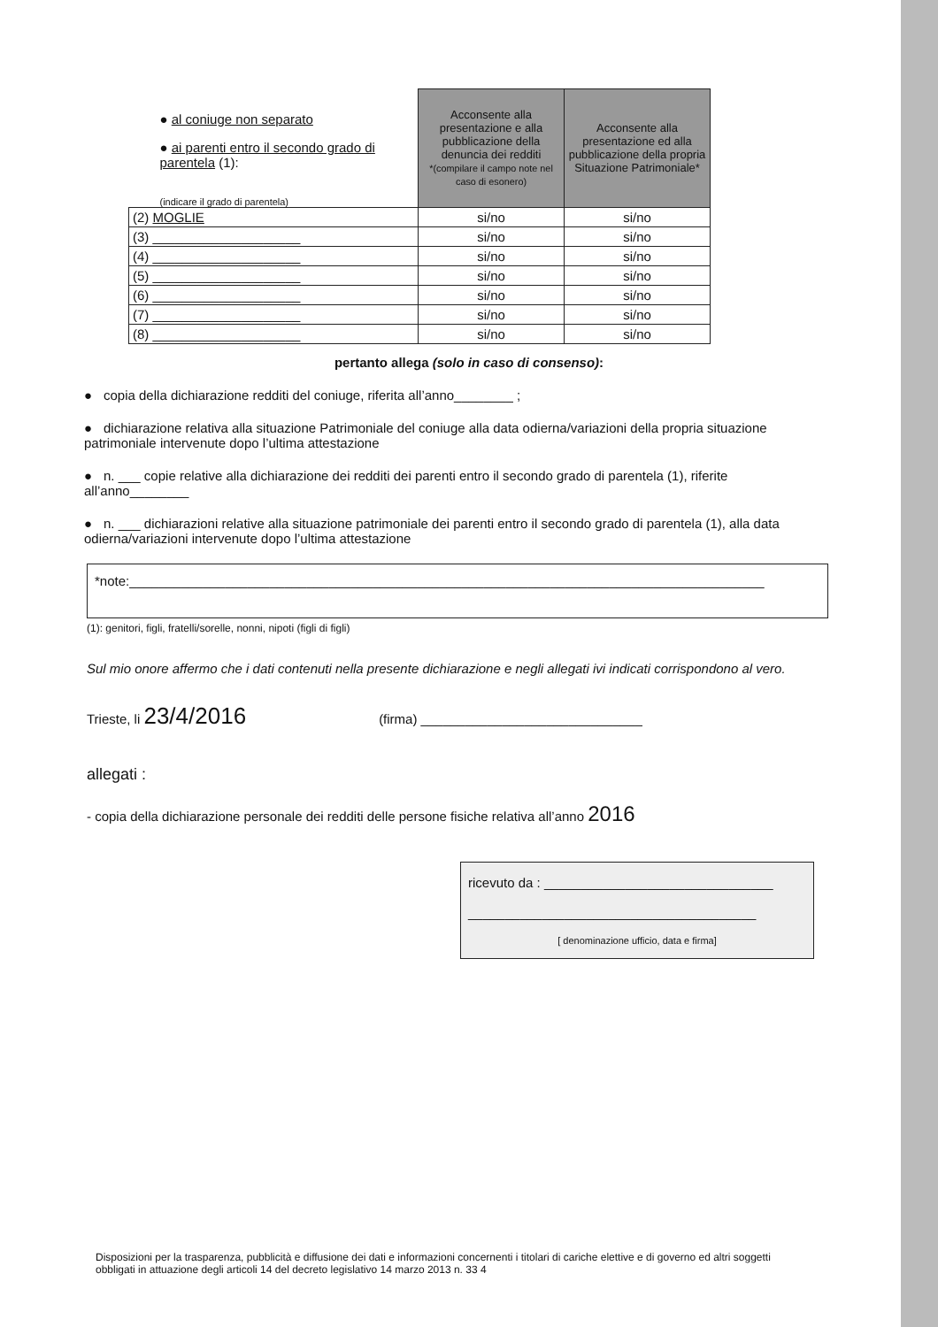| ● al coniuge non separato ● ai parenti entro il secondo grado di parentela (1): (indicare il grado di parentela) | Acconsente alla presentazione e alla pubblicazione della denuncia dei redditi *(compilare il campo note nel caso di esonero) | Acconsente alla presentazione ed alla pubblicazione della propria Situazione Patrimoniale* |
| (2) MOGLIE | si/no | si/no |
| (3) ____________________ | si/no | si/no |
| (4) ____________________ | si/no | si/no |
| (5) ____________________ | si/no | si/no |
| (6) ____________________ | si/no | si/no |
| (7) ____________________ | si/no | si/no |
| (8) ____________________ | si/no | si/no |
pertanto allega (solo in caso di consenso):
● copia della dichiarazione redditi del coniuge, riferita all’anno________ ;
● dichiarazione relativa alla situazione Patrimoniale del coniuge alla data odierna/variazioni della propria situazione patrimoniale intervenute dopo l’ultima attestazione
● n. ___ copie relative alla dichiarazione dei redditi dei parenti entro il secondo grado di parentela (1), riferite all’anno________
● n. ___ dichiarazioni relative alla situazione patrimoniale dei parenti entro il secondo grado di parentela (1), alla data odierna/variazioni intervenute dopo l’ultima attestazione
*note:______________________________________________________________________________________
(1): genitori, figli, fratelli/sorelle, nonni, nipoti (figli di figli)
Sul mio onore affermo che i dati contenuti nella presente dichiarazione e negli allegati ivi indicati corrispondono al vero.
Trieste, li 23/4/2016 (firma) ______________________________
allegati :
- copia della dichiarazione personale dei redditi delle persone fisiche relativa all’anno 2016
ricevuto da : _______________________________
_______________________________________
[ denominazione ufficio, data e firma]
Disposizioni per la trasparenza, pubblicità e diffusione dei dati e informazioni concernenti i titolari di cariche elettive e di governo ed altri soggetti obbligati in attuazione degli articoli 14 del decreto legislativo 14 marzo 2013 n. 33 4